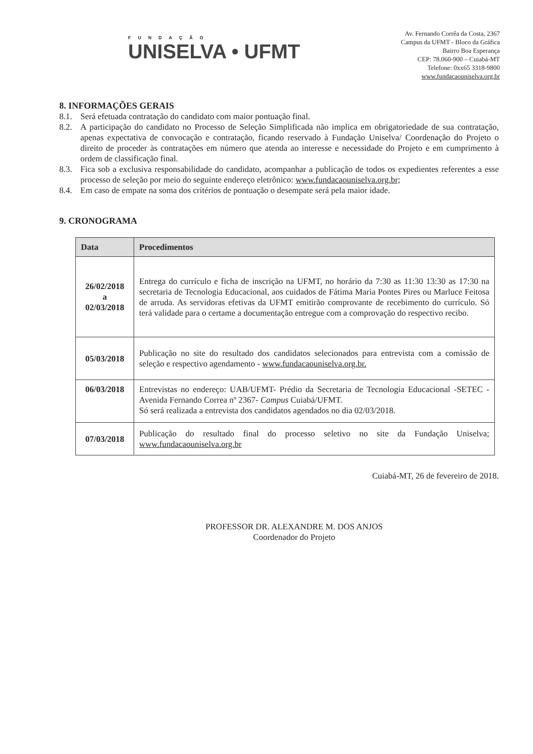FUNDAÇÃO
UNISELVA • UFMT
Av. Fernando Corrêa da Costa, 2367
Campus da UFMT - Bloco da Gráfica
Bairro Boa Esperança
CEP: 78.060-900 – Cuiabá-MT
Telefone: 0xx65 3318-9800
www.fundacaouniselva.org.br
8. INFORMAÇÕES GERAIS
8.1. Será efetuada contratação do candidato com maior pontuação final.
8.2. A participação do candidato no Processo de Seleção Simplificada não implica em obrigatoriedade de sua contratação, apenas expectativa de convocação e contratação, ficando reservado à Fundação Uniselva/ Coordenação do Projeto o direito de proceder às contratações em número que atenda ao interesse e necessidade do Projeto e em cumprimento à ordem de classificação final.
8.3. Fica sob a exclusiva responsabilidade do candidato, acompanhar a publicação de todos os expedientes referentes a esse processo de seleção por meio do seguinte endereço eletrônico: www.fundacaouniselva.org.br;
8.4. Em caso de empate na soma dos critérios de pontuação o desempate será pela maior idade.
9. CRONOGRAMA
| Data | Procedimentos |
| --- | --- |
| 26/02/2018 a 02/03/2018 | Entrega do currículo e ficha de inscrição na UFMT, no horário da 7:30 as 11:30 13:30 as 17:30 na secretaria de Tecnologia Educacional, aos cuidados de Fátima Maria Pontes Pires ou Marluce Feitosa de arruda. As servidoras efetivas da UFMT emitirão comprovante de recebimento do currículo. Só terá validade para o certame a documentação entregue com a comprovação do respectivo recibo. |
| 05/03/2018 | Publicação no site do resultado dos candidatos selecionados para entrevista com a comissão de seleção e respectivo agendamento - www.fundacaouniselva.org.br. |
| 06/03/2018 | Entrevistas no endereço: UAB/UFMT- Prédio da Secretaria de Tecnologia Educacional -SETEC - Avenida Fernando Correa nº 2367- Campus Cuiabá/UFMT. Só será realizada a entrevista dos candidatos agendados no dia 02/03/2018. |
| 07/03/2018 | Publicação do resultado final do processo seletivo no site da Fundação Uniselva; www.fundacaouniselva.org.br |
Cuiabá-MT, 26 de fevereiro de 2018.
PROFESSOR DR. ALEXANDRE M. DOS ANJOS
Coordenador do Projeto